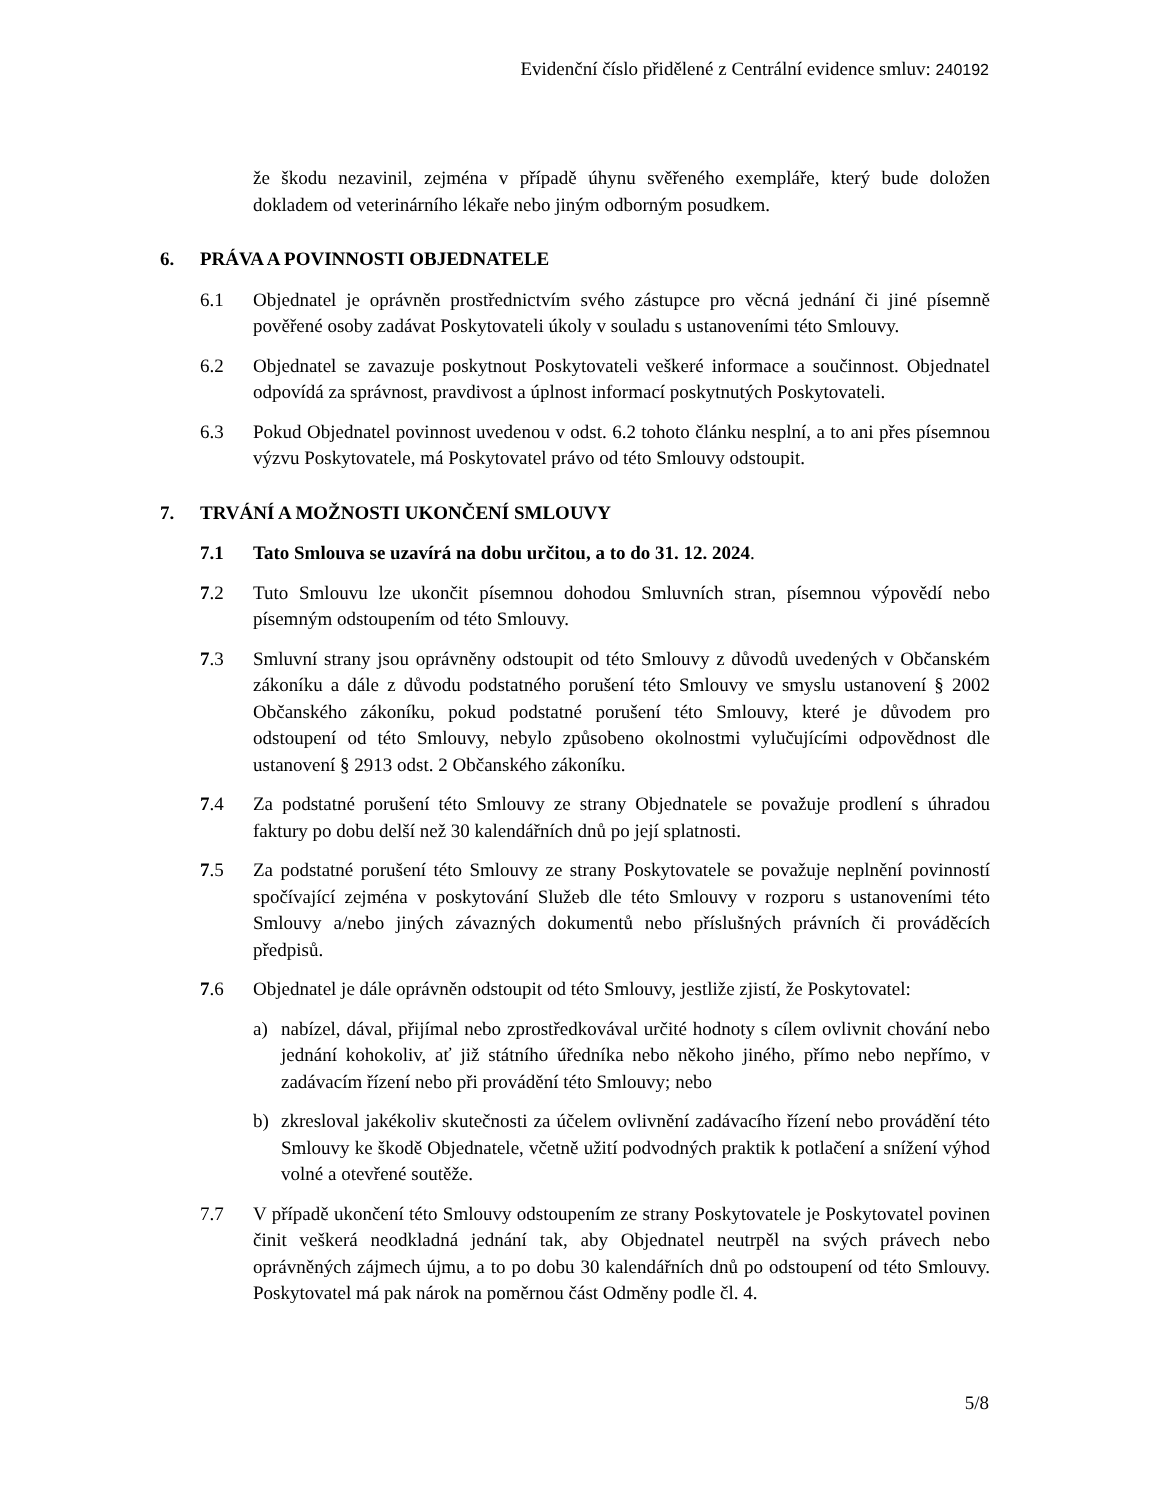Evidenční číslo přidělené z Centrální evidence smluv: 240192
že škodu nezavinil, zejména v případě úhynu svěřeného exempláře, který bude doložen dokladem od veterinárního lékaře nebo jiným odborným posudkem.
6. PRÁVA A POVINNOSTI OBJEDNATELE
6.1 Objednatel je oprávněn prostřednictvím svého zástupce pro věcná jednání či jiné písemně pověřené osoby zadávat Poskytovateli úkoly v souladu s ustanoveními této Smlouvy.
6.2 Objednatel se zavazuje poskytnout Poskytovateli veškeré informace a součinnost. Objednatel odpovídá za správnost, pravdivost a úplnost informací poskytnutých Poskytovateli.
6.3 Pokud Objednatel povinnost uvedenou v odst. 6.2 tohoto článku nesplní, a to ani přes písemnou výzvu Poskytovatele, má Poskytovatel právo od této Smlouvy odstoupit.
7. TRVÁNÍ A MOŽNOSTI UKONČENÍ SMLOUVY
7.1 Tato Smlouva se uzavírá na dobu určitou, a to do 31. 12. 2024.
7.2 Tuto Smlouvu lze ukončit písemnou dohodou Smluvních stran, písemnou výpovědí nebo písemným odstoupením od této Smlouvy.
7.3 Smluvní strany jsou oprávněny odstoupit od této Smlouvy z důvodů uvedených v Občanském zákoníku a dále z důvodu podstatného porušení této Smlouvy ve smyslu ustanovení § 2002 Občanského zákoníku, pokud podstatné porušení této Smlouvy, které je důvodem pro odstoupení od této Smlouvy, nebylo způsobeno okolnostmi vylučujícími odpovědnost dle ustanovení § 2913 odst. 2 Občanského zákoníku.
7.4 Za podstatné porušení této Smlouvy ze strany Objednatele se považuje prodlení s úhradou faktury po dobu delší než 30 kalendářních dnů po její splatnosti.
7.5 Za podstatné porušení této Smlouvy ze strany Poskytovatele se považuje neplnění povinností spočívající zejména v poskytování Služeb dle této Smlouvy v rozporu s ustanoveními této Smlouvy a/nebo jiných závazných dokumentů nebo příslušných právních či prováděcích předpisů.
7.6 Objednatel je dále oprávněn odstoupit od této Smlouvy, jestliže zjistí, že Poskytovatel:
a) nabízel, dával, přijímal nebo zprostředkovával určité hodnoty s cílem ovlivnit chování nebo jednání kohokoliv, ať již státního úředníka nebo někoho jiného, přímo nebo nepřímo, v zadávacím řízení nebo při provádění této Smlouvy; nebo
b) zkresloval jakékoliv skutečnosti za účelem ovlivnění zadávacího řízení nebo provádění této Smlouvy ke škodě Objednatele, včetně užití podvodných praktik k potlačení a snížení výhod volné a otevřené soutěže.
7.7 V případě ukončení této Smlouvy odstoupením ze strany Poskytovatele je Poskytovatel povinen činit veškerá neodkladná jednání tak, aby Objednatel neutrpěl na svých právech nebo oprávněných zájmech újmu, a to po dobu 30 kalendářních dnů po odstoupení od této Smlouvy. Poskytovatel má pak nárok na poměrnou část Odměny podle čl. 4.
5/8